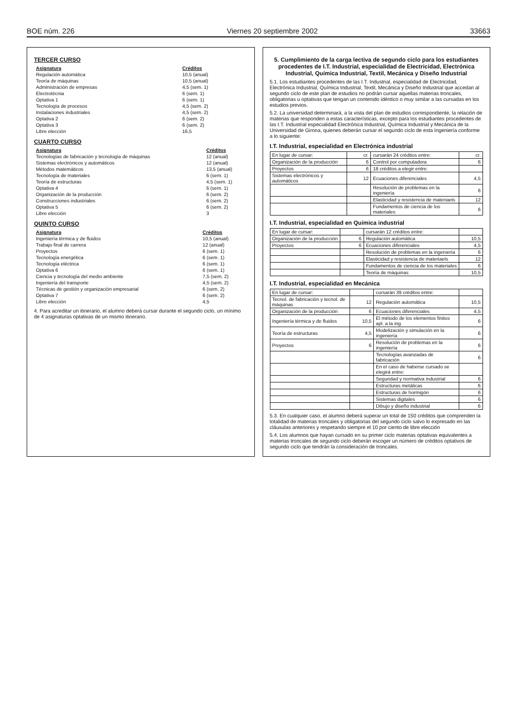BOE núm. 226 Viernes 20 septiembre 2002 33663
TERCER CURSO
| Asignatura | Créditos |
| --- | --- |
| Regulación automática | 10,5 (anual) |
| Teoría de máquinas | 10,5 (anual) |
| Administración de empresas | 4,5 (sem. 1) |
| Electrotècnia | 6 (sem. 1) |
| Optativa 1 | 6 (sem. 1) |
| Tecnología de procesos | 4,5 (sem. 2) |
| Instalaciones industriales | 4,5 (sem. 2) |
| Optativa 2 | 6 (sem. 2) |
| Optativa 3 | 6 (sem. 2) |
| Libre elección | 16,5 |
CUARTO CURSO
| Asignatura | Créditos |
| --- | --- |
| Tecnologías de fabricación y tecnología de máquinas | 12 (anual) |
| Sistemas electrónicos y automáticos | 12 (anual) |
| Métodos matemáticos | 13,5 (anual) |
| Tecnología de materiales | 6 (sem. 1) |
| Teoría de estructuras | 4,5 (sem. 1) |
| Optativa 4 | 6 (sem. 1) |
| Organización de la producción | 6 (sem. 2) |
| Construcciones industriales | 6 (sem. 2) |
| Optativa 5 | 6 (sem. 2) |
| Libre elección | 3 |
QUINTO CURSO
| Asignatura | Créditos |
| --- | --- |
| Ingeniería térmica y de fluidos | 10,5 (anual) |
| Trabajo final de carrera | 12 (anual) |
| Proyectos | 6 (sem. 1) |
| Tecnología energética | 6 (sem. 1) |
| Tecnología eléctrica | 6 (sem. 1) |
| Optativa 6 | 6 (sem. 1) |
| Ciencia y tecnología del medio ambiente | 7,5 (sem. 2) |
| Ingeniería del transporte | 4,5 (sem. 2) |
| Técnicas de gestión y organización empresarial | 6 (sem. 2) |
| Optativa 7 | 6 (sem. 2) |
| Libre elección | 4,5 |
4. Para acreditar un itinerario, el alumno deberá cursar durante el segundo ciclo, un mínimo de 4 asignaturas optativas de un mismo itinerario.
5. Cumplimiento de la carga lectiva de segundo ciclo para los estudiantes procedentes de I.T. Industrial, especialidad de Electricidad, Electrónica Industrial, Química Industrial, Textil, Mecánica y Diseño Industrial
5.1. Los estudiantes procedentes de las I.T. Industrial, especialidad de Electricidad, Electrónica Industrial, Química Industrial, Textil, Mecánica y Diseño Industrial que accedan al segundo ciclo de este plan de estudios no podrán cursar aquellas materias troncales, obligatorias u optativas que tengan un contenido idéntico o muy similar a las cursadas en los estudios previos.
5.2. La universidad determinará, a la vista del plan de estudios correspondiente, la relación de materias que responden a estas características, excepto para los estudiantes procedentes de las I.T. Industrial especialidad Electrónica Industrial, Química Industrial y Mecánica de la Universidad de Girona, quienes deberán cursar el segundo ciclo de esta Ingeniería conforme a lo siguiente:
I.T. Industrial, especialidad en Electrónica industrial
| En lugar de cursar: | cr. | cursarán 24 créditos entre: | cr. |
| Organización de la producción | 6 | Control por computadora | 6 |
| Proyectos | 6 | 18 créditos a elegir entre: | |
| Sistemas electrónicos y automáticos | 12 | Ecuaciones diferenciales | 4,5 |
| | | Resolución de problemas en la ingeniería | 6 |
| | | Elasticidad y resistencia de materiaels | 12 |
| | | Fundamentos de ciencia de los materiales | 6 |
I.T. Industrial, especialidad en Química industrial
| En lugar de cursar: | | cursarán 12 créditos entre: | |
| Organización de la producción | 6 | Regulación automática | 10,5 |
| Proyectos | 6 | Ecuaciones diferenciales | 4,5 |
| | | Resolución de problemas en la ingeniería | 6 |
| | | Elasticidad y resistencia de materiaels | 12 |
| | | Fundamentos de ciencia de los materiales | 6 |
| | | Teoría de máquinas | 10,5 |
I.T. Industrial, especialidad en Mecánica
| En lugar de cursar: | | cursarán 39 créditos entre: | |
| Tecnol. de fabricación y tecnol. de máquinas | 12 | Regulación automática | 10,5 |
| Organización de la producción | 6 | Ecuaciones diferenciales | 4,5 |
| Ingeniería térmica y de fluidos | 10,5 | El método de los elementos finitos apl. a la ing. | 6 |
| Teoría de estructuras | 4,5 | Modelización y simulación en la ingeniería | 6 |
| Proyectos | 6 | Resolución de problemas en la ingeniería | 6 |
| | | Tecnologías avanzadas de fabricación | 6 |
| | | En el caso de haberse cursado se elegirá entre: | |
| | | Seguridad y normativa industrial | 6 |
| | | Estructuras metálicas | 6 |
| | | Estructuras de hormigón | 6 |
| | | Sistemas digitales | 6 |
| | | Dibujo y diseño industrial | 6 |
5.3. En cualquier caso, el alumno deberá superar un total de 150 créditos que comprenden la totalidad de materias troncales y obligatorias del segundo ciclo salvo lo expresado en las cláusulas anteriores y respetando siempre el 10 por ciento de libre elección
5.4. Los alumnos que hayan cursado en su primer ciclo materias optativas equivalentes a materias troncales de segundo ciclo deberán escoger un número de créditos optativos de segundo ciclo que tendrán la consideración de troncales.